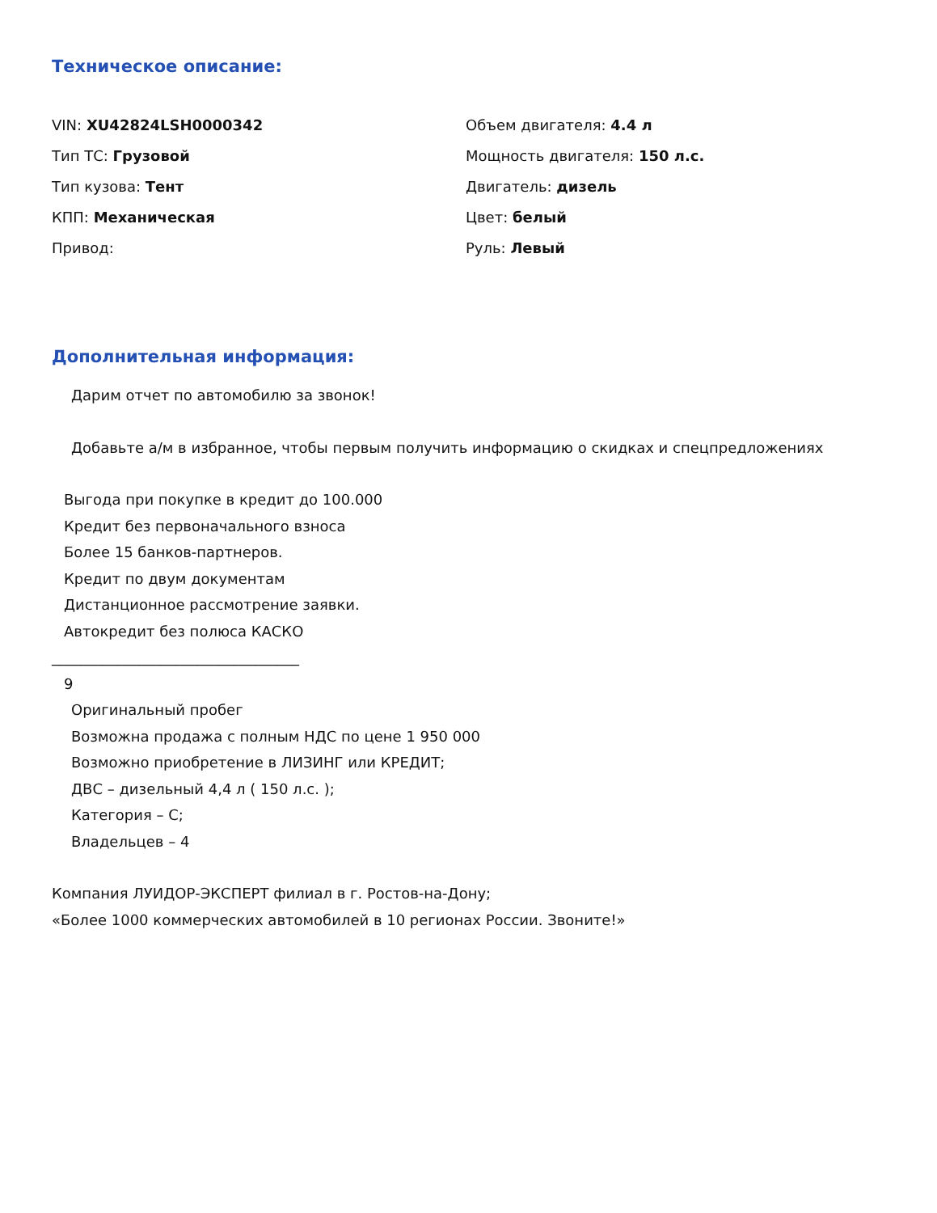Техническое описание:
VIN: XU42824LSH0000342
Объем двигателя: 4.4 л
Тип ТС: Грузовой
Мощность двигателя: 150 л.с.
Тип кузова: Тент
Двигатель: дизель
КПП: Механическая
Цвет: белый
Привод:
Руль: Левый
Дополнительная информация:
Дарим отчет по автомобилю за звонок!
Добавьте а/м в избранное, чтобы первым получить информацию о скидках и спецпредложениях
Выгода при покупке в кредит до 100.000
Кредит без первоначального взноса
Более 15 банков-партнеров.
Кредит по двум документам
Дистанционное рассмотрение заявки.
Автокредит без полюса КАСКО
__________________________________
9
Оригинальный пробег
Возможна продажа с полным НДС по цене 1 950 000
Возможно приобретение в ЛИЗИНГ или КРЕДИТ;
ДВС – дизельный 4,4 л ( 150 л.с. );
Категория – С;
Владельцев – 4
Компания ЛУИДОР-ЭКСПЕРТ филиал в г. Ростов-на-Дону;
«Более 1000 коммерческих автомобилей в 10 регионах России. Звоните!»